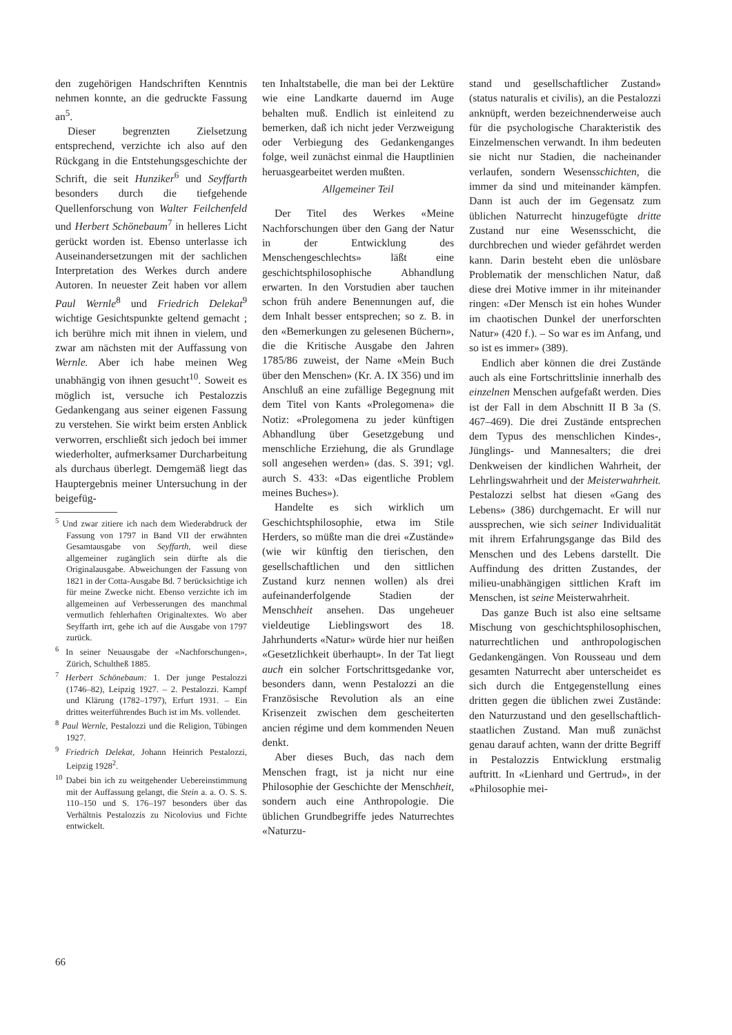den zugehörigen Handschriften Kenntnis nehmen konnte, an die gedruckte Fassung an<sup>5</sup>.
Dieser begrenzten Zielsetzung entsprechend, verzichte ich also auf den Rückgang in die Entstehungsgeschichte der Schrift, die seit Hunziker<sup>6</sup> und Seyffarth besonders durch die tiefgehende Quellenforschung von Walter Feilchenfeld und Herbert Schönebaum<sup>7</sup> in helleres Licht gerückt worden ist. Ebenso unterlasse ich Auseinandersetzungen mit der sachlichen Interpretation des Werkes durch andere Autoren. In neuester Zeit haben vor allem Paul Wernle<sup>8</sup> und Friedrich Delekat<sup>9</sup> wichtige Gesichtspunkte geltend gemacht ; ich berühre mich mit ihnen in vielem, und zwar am nächsten mit der Auffassung von Wernle. Aber ich habe meinen Weg unabhängig von ihnen gesucht<sup>10</sup>. Soweit es möglich ist, versuche ich Pestalozzis Gedankengang aus seiner eigenen Fassung zu verstehen. Sie wirkt beim ersten Anblick verworren, erschließt sich jedoch bei immer wiederholter, aufmerksamer Durcharbeitung als durchaus überlegt. Demgemäß liegt das Hauptergebnis meiner Untersuchung in der beigefüg-
<sup>5</sup> Und zwar zitiere ich nach dem Wiederabdruck der Fassung von 1797 in Band VII der erwähnten Gesamtausgabe von Seyffarth, weil diese allgemeiner zugänglich sein dürfte als die Originalausgabe. Abweichungen der Fassung von 1821 in der Cotta-Ausgabe Bd. 7 berücksichtige ich für meine Zwecke nicht. Ebenso verzichte ich im allgemeinen auf Verbesserungen des manchmal vermutlich fehlerhaften Originaltextes. Wo aber Seyffarth irrt, gehe ich auf die Ausgabe von 1797 zurück.
<sup>6</sup> In seiner Neuausgabe der «Nachforschungen», Zürich, Schultheß 1885.
<sup>7</sup> Herbert Schönebaum: 1. Der junge Pestalozzi (1746–82), Leipzig 1927. – 2. Pestalozzi. Kampf und Klärung (1782–1797), Erfurt 1931. – Ein drittes weiterführendes Buch ist im Ms. vollendet.
<sup>8</sup> Paul Wernle, Pestalozzi und die Religion, Tübingen 1927.
<sup>9</sup> Friedrich Delekat, Johann Heinrich Pestalozzi, Leipzig 1928<sup>2</sup>.
<sup>10</sup> Dabei bin ich zu weitgehender Uebereinstimmung mit der Auffassung gelangt, die Stein a. a. O. S. S. 110–150 und S. 176–197 besonders über das Verhältnis Pestalozzis zu Nicolovius und Fichte entwickelt.
ten Inhaltstabelle, die man bei der Lektüre wie eine Landkarte dauernd im Auge behalten muß. Endlich ist einleitend zu bemerken, daß ich nicht jeder Verzweigung oder Verbiegung des Gedankenganges folge, weil zunächst einmal die Hauptlinien heruasgearbeitet werden mußten.
Allgemeiner Teil
Der Titel des Werkes «Meine Nachforschungen über den Gang der Natur in der Entwicklung des Menschengeschlechts» läßt eine geschichtsphilosophische Abhandlung erwarten. In den Vorstudien aber tauchen schon früh andere Benennungen auf, die dem Inhalt besser entsprechen; so z. B. in den «Bemerkungen zu gelesenen Büchern», die die Kritische Ausgabe den Jahren 1785/86 zuweist, der Name «Mein Buch über den Menschen» (Kr. A. IX 356) und im Anschluß an eine zufällige Begegnung mit dem Titel von Kants «Prolegomena» die Notiz: «Prolegomena zu jeder künftigen Abhandlung über Gesetzgebung und menschliche Erziehung, die als Grundlage soll angesehen werden» (das. S. 391; vgl. aurch S. 433: «Das eigentliche Problem meines Buches»).
Handelte es sich wirklich um Geschichtsphilosophie, etwa im Stile Herders, so müßte man die drei «Zustände» (wie wir künftig den tierischen, den gesellschaftlichen und den sittlichen Zustand kurz nennen wollen) als drei aufeinanderfolgende Stadien der Menschheit ansehen. Das ungeheuer vieldeutige Lieblingswort des 18. Jahrhunderts «Natur» würde hier nur heißen «Gesetzlichkeit überhaupt». In der Tat liegt auch ein solcher Fortschrittsgedanke vor, besonders dann, wenn Pestalozzi an die Französische Revolution als an eine Krisenzeit zwischen dem gescheiterten ancien régime und dem kommenden Neuen denkt.
Aber dieses Buch, das nach dem Menschen fragt, ist ja nicht nur eine Philosophie der Geschichte der Menschheit, sondern auch eine Anthropologie. Die üblichen Grundbegriffe jedes Naturrechtes «Naturzu-
stand und gesellschaftlicher Zustand» (status naturalis et civilis), an die Pestalozzi anknüpft, werden bezeichnenderweise auch für die psychologische Charakteristik des Einzelmenschen verwandt. In ihm bedeuten sie nicht nur Stadien, die nacheinander verlaufen, sondern Wesensschichten, die immer da sind und miteinander kämpfen. Dann ist auch der im Gegensatz zum üblichen Naturrecht hinzugefügte dritte Zustand nur eine Wesensschicht, die durchbrechen und wieder gefährdet werden kann. Darin besteht eben die unlösbare Problematik der menschlichen Natur, daß diese drei Motive immer in ihr miteinander ringen: «Der Mensch ist ein hohes Wunder im chaotischen Dunkel der unerforschten Natur» (420 f.). – So war es im Anfang, und so ist es immer» (389).
Endlich aber können die drei Zustände auch als eine Fortschrittslinie innerhalb des einzelnen Menschen aufgefaßt werden. Dies ist der Fall in dem Abschnitt II B 3a (S. 467–469). Die drei Zustände entsprechen dem Typus des menschlichen Kindes-, Jünglings- und Mannesalters; die drei Denkweisen der kindlichen Wahrheit, der Lehrlingswahrheit und der Meisterwahrheit. Pestalozzi selbst hat diesen «Gang des Lebens» (386) durchgemacht. Er will nur aussprechen, wie sich seiner Individualität mit ihrem Erfahrungsgange das Bild des Menschen und des Lebens darstellt. Die Auffindung des dritten Zustandes, der milieu-unabhängigen sittlichen Kraft im Menschen, ist seine Meisterwahrheit.
Das ganze Buch ist also eine seltsame Mischung von geschichtsphilosophischen, naturrechtlichen und anthropologischen Gedankengängen. Von Rousseau und dem gesamten Naturrecht aber unterscheidet es sich durch die Entgegenstellung eines dritten gegen die üblichen zwei Zustände: den Naturzustand und den gesellschaftlich-staatlichen Zustand. Man muß zunächst genau darauf achten, wann der dritte Begriff in Pestalozzis Entwicklung erstmalig auftritt. In «Lienhard und Gertrud», in der «Philosophie mei-
66